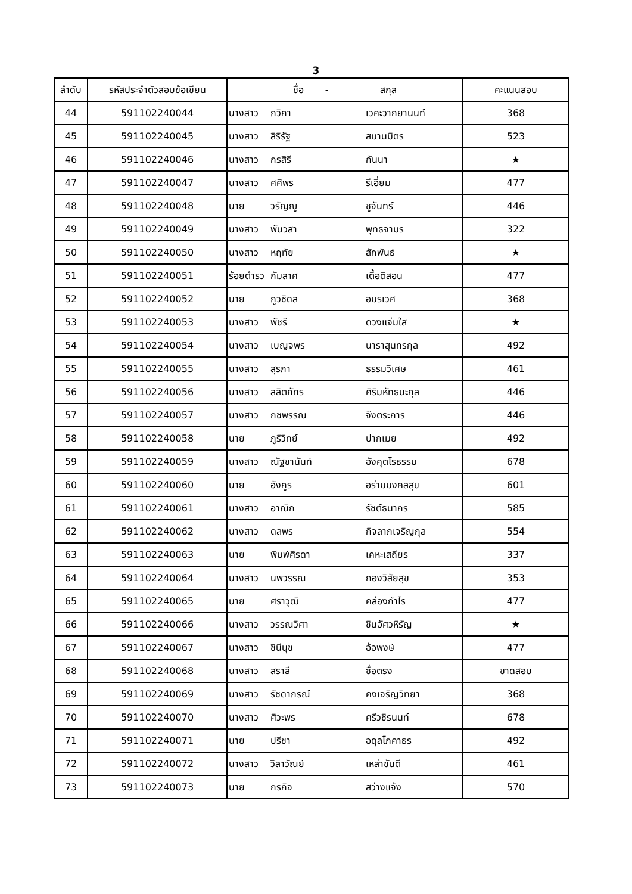3
| ลำดับ | รหัสประจำตัวสอบข้อเขียน | ชื่อ - สกุล | | | คะแนนสอบ |
| --- | --- | --- | --- | --- | --- |
| 44 | 591102240044 | นางสาว | ภวิกา | เวคะวากยานนท์ | 368 |
| 45 | 591102240045 | นางสาว | สิริรัฐ | สมานมิตร | 523 |
| 46 | 591102240046 | นางสาว | กรสิรี | กันนา | ★ |
| 47 | 591102240047 | นางสาว | ศศิพร | รีเอี่ยม | 477 |
| 48 | 591102240048 | นาย | วรัญญู | ชูจันทร์ | 446 |
| 49 | 591102240049 | นางสาว | พันวสา | พุทธจามร | 322 |
| 50 | 591102240050 | นางสาว | หฤทัย | สักพันธ์ | ★ |
| 51 | 591102240051 | ร้อยตำรว | กัมลาศ | เตื้อติสอน | 477 |
| 52 | 591102240052 | นาย | ภูวชิดล | อมรเวศ | 368 |
| 53 | 591102240053 | นางสาว | พัชรี | ดวงแจ่มใส | ★ |
| 54 | 591102240054 | นางสาว | เบญจพร | นาราสุนทรกุล | 492 |
| 55 | 591102240055 | นางสาว | สุรภา | ธรรมวิเศษ | 461 |
| 56 | 591102240056 | นางสาว | ลลิตภัทร | ศิริมหัทธนะกุล | 446 |
| 57 | 591102240057 | นางสาว | กชพรรณ | จึงตระการ | 446 |
| 58 | 591102240058 | นาย | ภูริวิทย์ | ปากเมย | 492 |
| 59 | 591102240059 | นางสาว | ณัฐชานันท์ | อังคุตโรธรรม | 678 |
| 60 | 591102240060 | นาย | อังกูร | อร่ามมงคลสุข | 601 |
| 61 | 591102240061 | นางสาว | อาณิก | รัชต์ธนากร | 585 |
| 62 | 591102240062 | นางสาว | ดลพร | กิจลาภเจริญกุล | 554 |
| 63 | 591102240063 | นาย | พิมพ์ศิรดา | เคหะเสถียร | 337 |
| 64 | 591102240064 | นางสาว | นพวรรณ | กองวิสัยสุข | 353 |
| 65 | 591102240065 | นาย | ศราวุฒิ | คล่องกำไร | 477 |
| 66 | 591102240066 | นางสาว | วรรณวิศา | ชินอัศวหิรัญ | ★ |
| 67 | 591102240067 | นางสาว | ชินีนุช | อ้อพงษ์ | 477 |
| 68 | 591102240068 | นางสาว | สราลี | ซื่อตรง | ขาดสอบ |
| 69 | 591102240069 | นางสาว | รัชดาภรณ์ | คงเจริญวิทยา | 368 |
| 70 | 591102240070 | นางสาว | ศิวะพร | ศรีวชิรนนท์ | 678 |
| 71 | 591102240071 | นาย | ปรีชา | อดุลโภคาธร | 492 |
| 72 | 591102240072 | นางสาว | วิลาวัณย์ | เหล่าขันตี | 461 |
| 73 | 591102240073 | นาย | กรกิจ | สว่างแจ้ง | 570 |